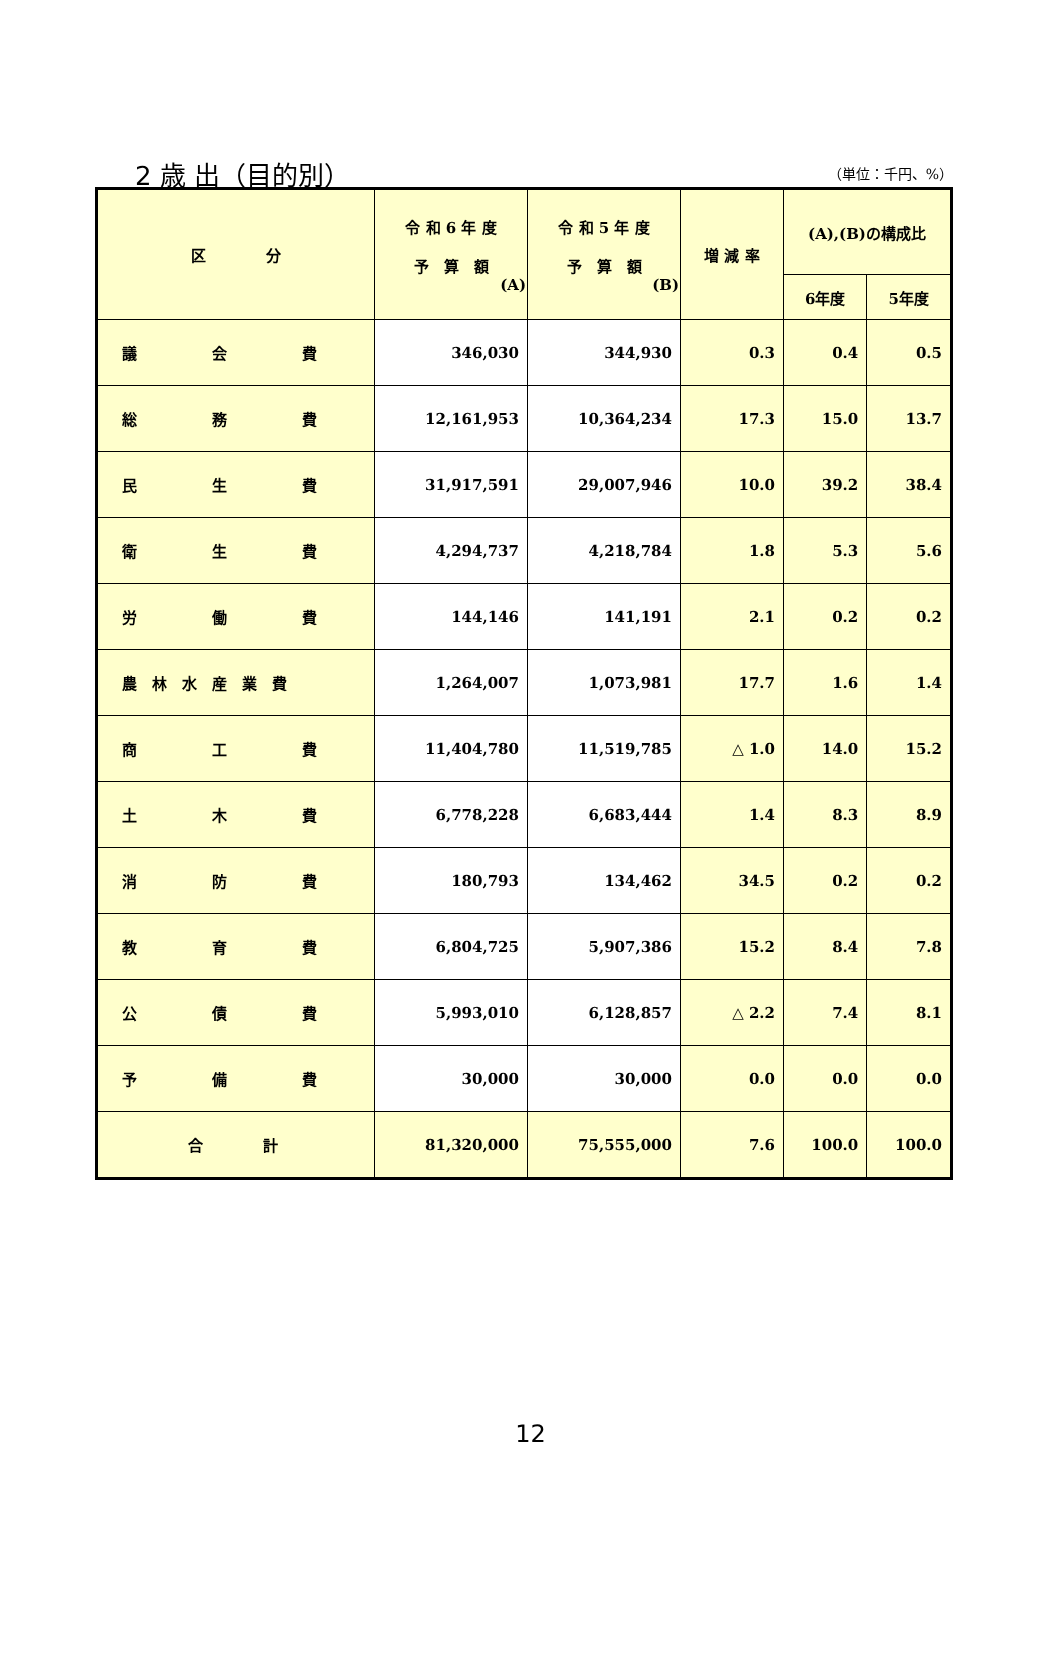2 歳 出（目的別） （単位：千円、%）
| 区 分 | 令 和 6 年 度 予 算 額 (A) | 令 和 5 年 度 予 算 額 (B) | 増 減 率 | (A),(B)の構成比 | |
| --- | --- | --- | --- | --- | --- |
| | | | | 6年度 | 5年度 |
| 議 会 費 | 346,030 | 344,930 | 0.3 | 0.4 | 0.5 |
| 総 務 費 | 12,161,953 | 10,364,234 | 17.3 | 15.0 | 13.7 |
| 民 生 費 | 31,917,591 | 29,007,946 | 10.0 | 39.2 | 38.4 |
| 衛 生 費 | 4,294,737 | 4,218,784 | 1.8 | 5.3 | 5.6 |
| 労 働 費 | 144,146 | 141,191 | 2.1 | 0.2 | 0.2 |
| 農 林 水 産 業 費 | 1,264,007 | 1,073,981 | 17.7 | 1.6 | 1.4 |
| 商 工 費 | 11,404,780 | 11,519,785 | △ 1.0 | 14.0 | 15.2 |
| 土 木 費 | 6,778,228 | 6,683,444 | 1.4 | 8.3 | 8.9 |
| 消 防 費 | 180,793 | 134,462 | 34.5 | 0.2 | 0.2 |
| 教 育 費 | 6,804,725 | 5,907,386 | 15.2 | 8.4 | 7.8 |
| 公 債 費 | 5,993,010 | 6,128,857 | △ 2.2 | 7.4 | 8.1 |
| 予 備 費 | 30,000 | 30,000 | 0.0 | 0.0 | 0.0 |
| 合 計 | 81,320,000 | 75,555,000 | 7.6 | 100.0 | 100.0 |
12